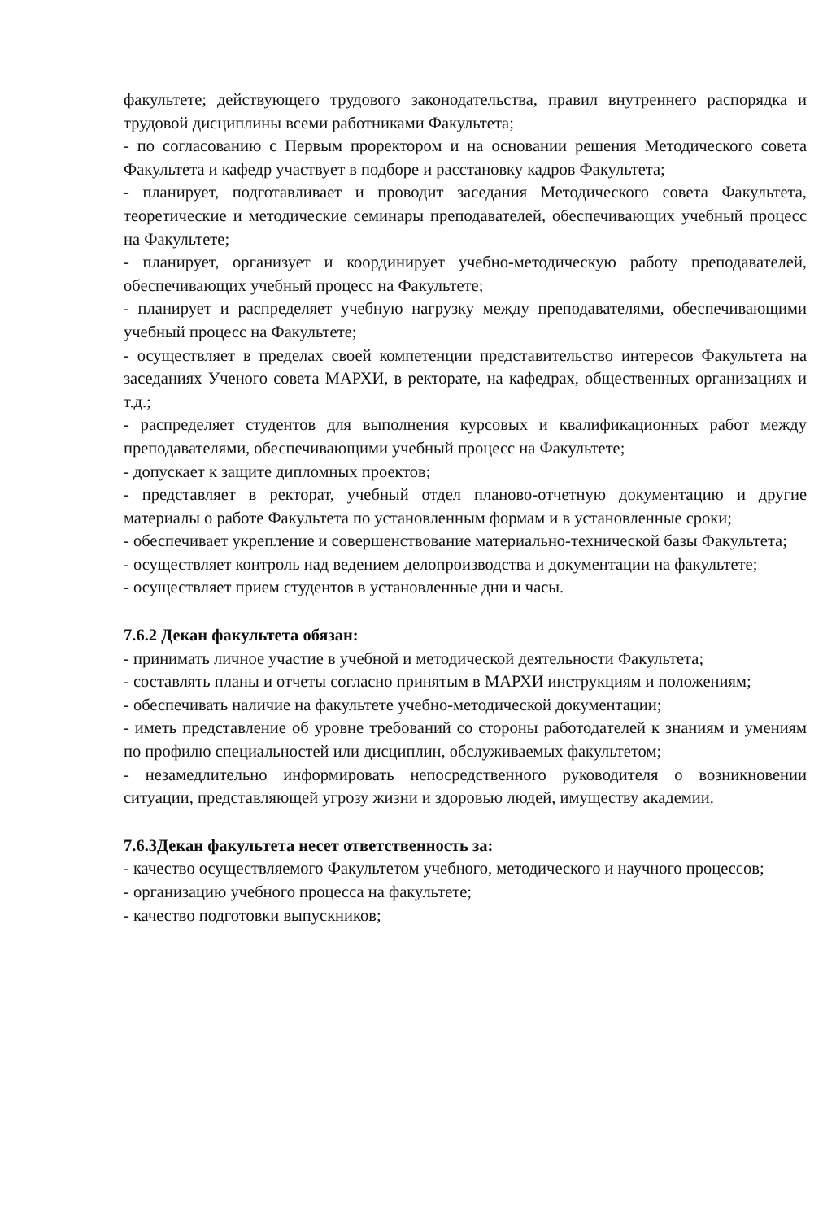факультете; действующего трудового законодательства, правил внутреннего распорядка и трудовой дисциплины всеми работниками Факультета;
- по согласованию с Первым проректором и на основании решения Методического совета Факультета и кафедр участвует в подборе и расстановку кадров Факультета;
- планирует, подготавливает и проводит заседания Методического совета Факультета, теоретические и методические семинары преподавателей, обеспечивающих учебный процесс на Факультете;
- планирует, организует и координирует учебно-методическую работу преподавателей, обеспечивающих учебный процесс на Факультете;
- планирует и распределяет учебную нагрузку между преподавателями, обеспечивающими учебный процесс на Факультете;
- осуществляет в пределах своей компетенции представительство интересов Факультета на заседаниях Ученого совета МАРХИ, в ректорате, на кафедрах, общественных организациях и т.д.;
- распределяет студентов для выполнения курсовых и квалификационных работ между преподавателями, обеспечивающими учебный процесс на Факультете;
- допускает к защите дипломных проектов;
- представляет в ректорат, учебный отдел планово-отчетную документацию и другие материалы о работе Факультета по установленным формам и в установленные сроки;
- обеспечивает укрепление и совершенствование материально-технической базы Факультета;
- осуществляет контроль над ведением делопроизводства и документации на факультете;
- осуществляет прием студентов в установленные дни и часы.
7.6.2 Декан факультета обязан:
- принимать личное участие в учебной и методической деятельности Факультета;
- составлять планы и отчеты согласно принятым в МАРХИ инструкциям и положениям;
- обеспечивать наличие на факультете учебно-методической документации;
- иметь представление об уровне требований со стороны работодателей к знаниям и умениям по профилю специальностей или дисциплин, обслуживаемых факультетом;
- незамедлительно информировать непосредственного руководителя о возникновении ситуации, представляющей угрозу жизни и здоровью людей, имуществу академии.
7.6.3Декан факультета несет ответственность за:
- качество осуществляемого Факультетом учебного, методического и научного процессов;
- организацию учебного процесса на факультете;
- качество подготовки выпускников;